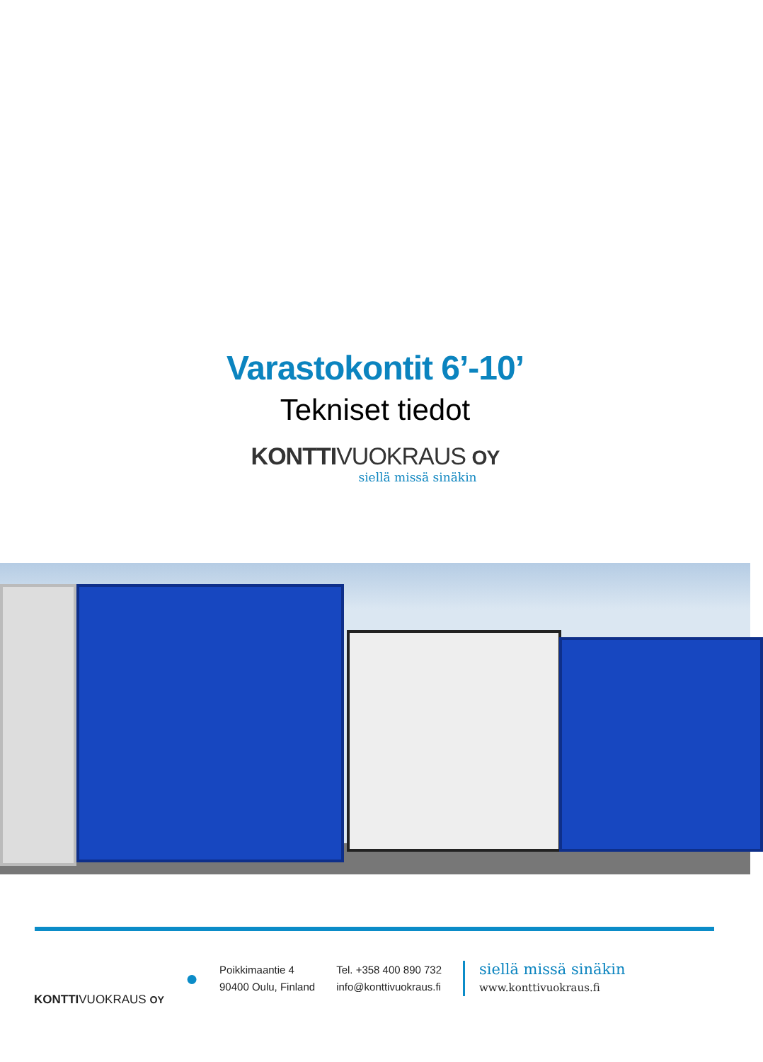Varastokontit 6’-10’
Tekniset tiedot
KONTTIVUOKRAUS OY
siellä missä sinäkin
KONTTIVUOKRAUS OY
●
Poikkimaantie 4
90400 Oulu, Finland
Tel. +358 400 890 732
info@konttivuokraus.fi
siellä missä sinäkin
www.konttivuokraus.fi